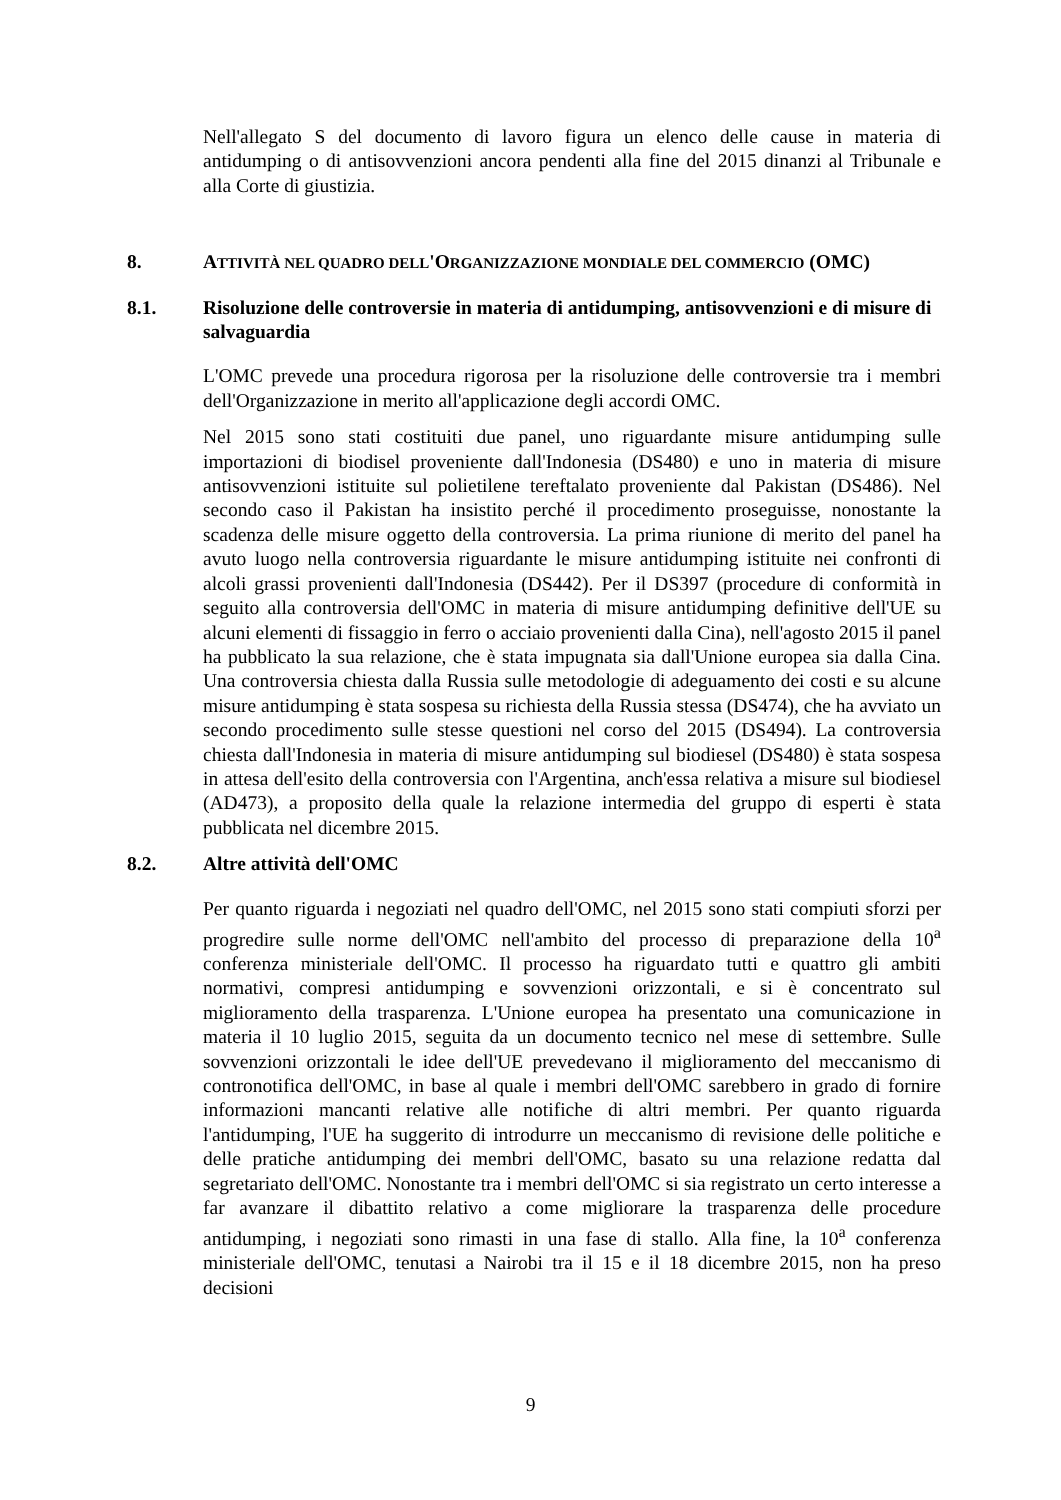Nell'allegato S del documento di lavoro figura un elenco delle cause in materia di antidumping o di antisovvenzioni ancora pendenti alla fine del 2015 dinanzi al Tribunale e alla Corte di giustizia.
8. ATTIVITÀ NEL QUADRO DELL'ORGANIZZAZIONE MONDIALE DEL COMMERCIO (OMC)
8.1. Risoluzione delle controversie in materia di antidumping, antisovvenzioni e di misure di salvaguardia
L'OMC prevede una procedura rigorosa per la risoluzione delle controversie tra i membri dell'Organizzazione in merito all'applicazione degli accordi OMC.
Nel 2015 sono stati costituiti due panel, uno riguardante misure antidumping sulle importazioni di biodisel proveniente dall'Indonesia (DS480) e uno in materia di misure antisovvenzioni istituite sul polietilene tereftalato proveniente dal Pakistan (DS486). Nel secondo caso il Pakistan ha insistito perché il procedimento proseguisse, nonostante la scadenza delle misure oggetto della controversia. La prima riunione di merito del panel ha avuto luogo nella controversia riguardante le misure antidumping istituite nei confronti di alcoli grassi provenienti dall'Indonesia (DS442). Per il DS397 (procedure di conformità in seguito alla controversia dell'OMC in materia di misure antidumping definitive dell'UE su alcuni elementi di fissaggio in ferro o acciaio provenienti dalla Cina), nell'agosto 2015 il panel ha pubblicato la sua relazione, che è stata impugnata sia dall'Unione europea sia dalla Cina. Una controversia chiesta dalla Russia sulle metodologie di adeguamento dei costi e su alcune misure antidumping è stata sospesa su richiesta della Russia stessa (DS474), che ha avviato un secondo procedimento sulle stesse questioni nel corso del 2015 (DS494). La controversia chiesta dall'Indonesia in materia di misure antidumping sul biodiesel (DS480) è stata sospesa in attesa dell'esito della controversia con l'Argentina, anch'essa relativa a misure sul biodiesel (AD473), a proposito della quale la relazione intermedia del gruppo di esperti è stata pubblicata nel dicembre 2015.
8.2. Altre attività dell'OMC
Per quanto riguarda i negoziati nel quadro dell'OMC, nel 2015 sono stati compiuti sforzi per progredire sulle norme dell'OMC nell'ambito del processo di preparazione della 10<sup>a</sup> conferenza ministeriale dell'OMC. Il processo ha riguardato tutti e quattro gli ambiti normativi, compresi antidumping e sovvenzioni orizzontali, e si è concentrato sul miglioramento della trasparenza. L'Unione europea ha presentato una comunicazione in materia il 10 luglio 2015, seguita da un documento tecnico nel mese di settembre. Sulle sovvenzioni orizzontali le idee dell'UE prevedevano il miglioramento del meccanismo di contronotifica dell'OMC, in base al quale i membri dell'OMC sarebbero in grado di fornire informazioni mancanti relative alle notifiche di altri membri. Per quanto riguarda l'antidumping, l'UE ha suggerito di introdurre un meccanismo di revisione delle politiche e delle pratiche antidumping dei membri dell'OMC, basato su una relazione redatta dal segretariato dell'OMC. Nonostante tra i membri dell'OMC si sia registrato un certo interesse a far avanzare il dibattito relativo a come migliorare la trasparenza delle procedure antidumping, i negoziati sono rimasti in una fase di stallo. Alla fine, la 10<sup>a</sup> conferenza ministeriale dell'OMC, tenutasi a Nairobi tra il 15 e il 18 dicembre 2015, non ha preso decisioni
9